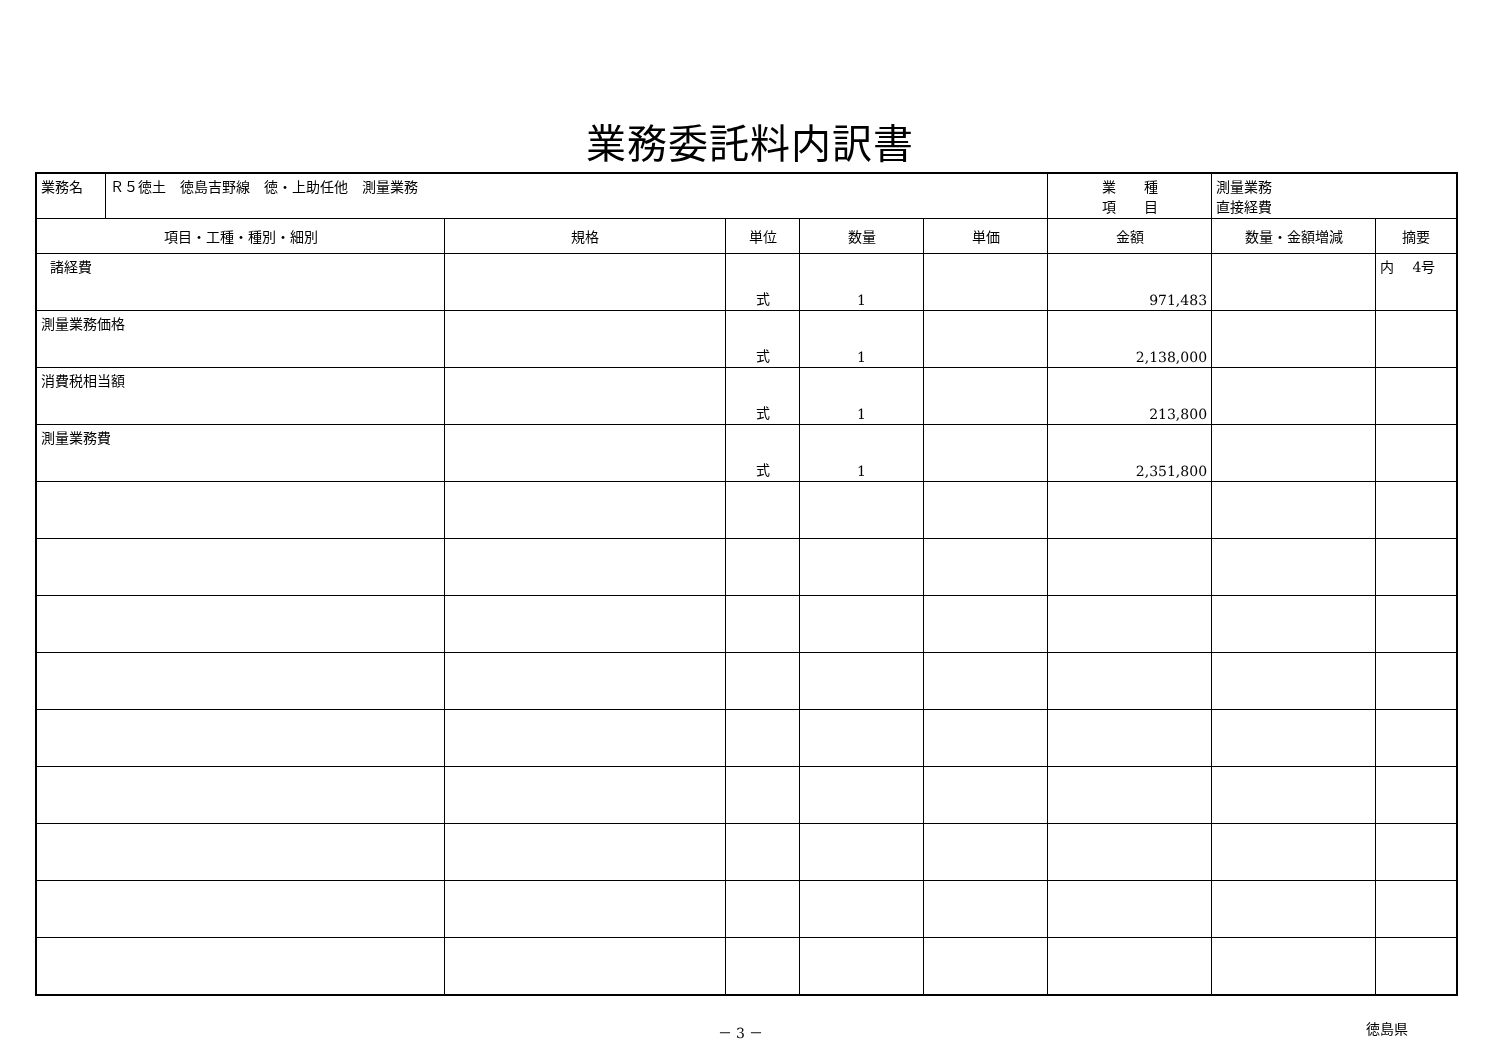業務委託料内訳書
| 業務名 | Ｒ５徳土 徳島吉野線 徳・上助任他 測量業務 | | | | | 業 種 項 目 | 測量業務 直接経費 | |
| 項目・工種・種別・細別 | | 規格 | 単位 | 数量 | 単価 | 金額 | 数量・金額増減 | 摘要 |
| 諸経費 | | | 式 | 1 | | 971,483 | | 内 4号 |
| 測量業務価格 | | | 式 | 1 | | 2,138,000 | | |
| 消費税相当額 | | | 式 | 1 | | 213,800 | | |
| 測量業務費 | | | 式 | 1 | | 2,351,800 | | |
－ 3 － 徳島県